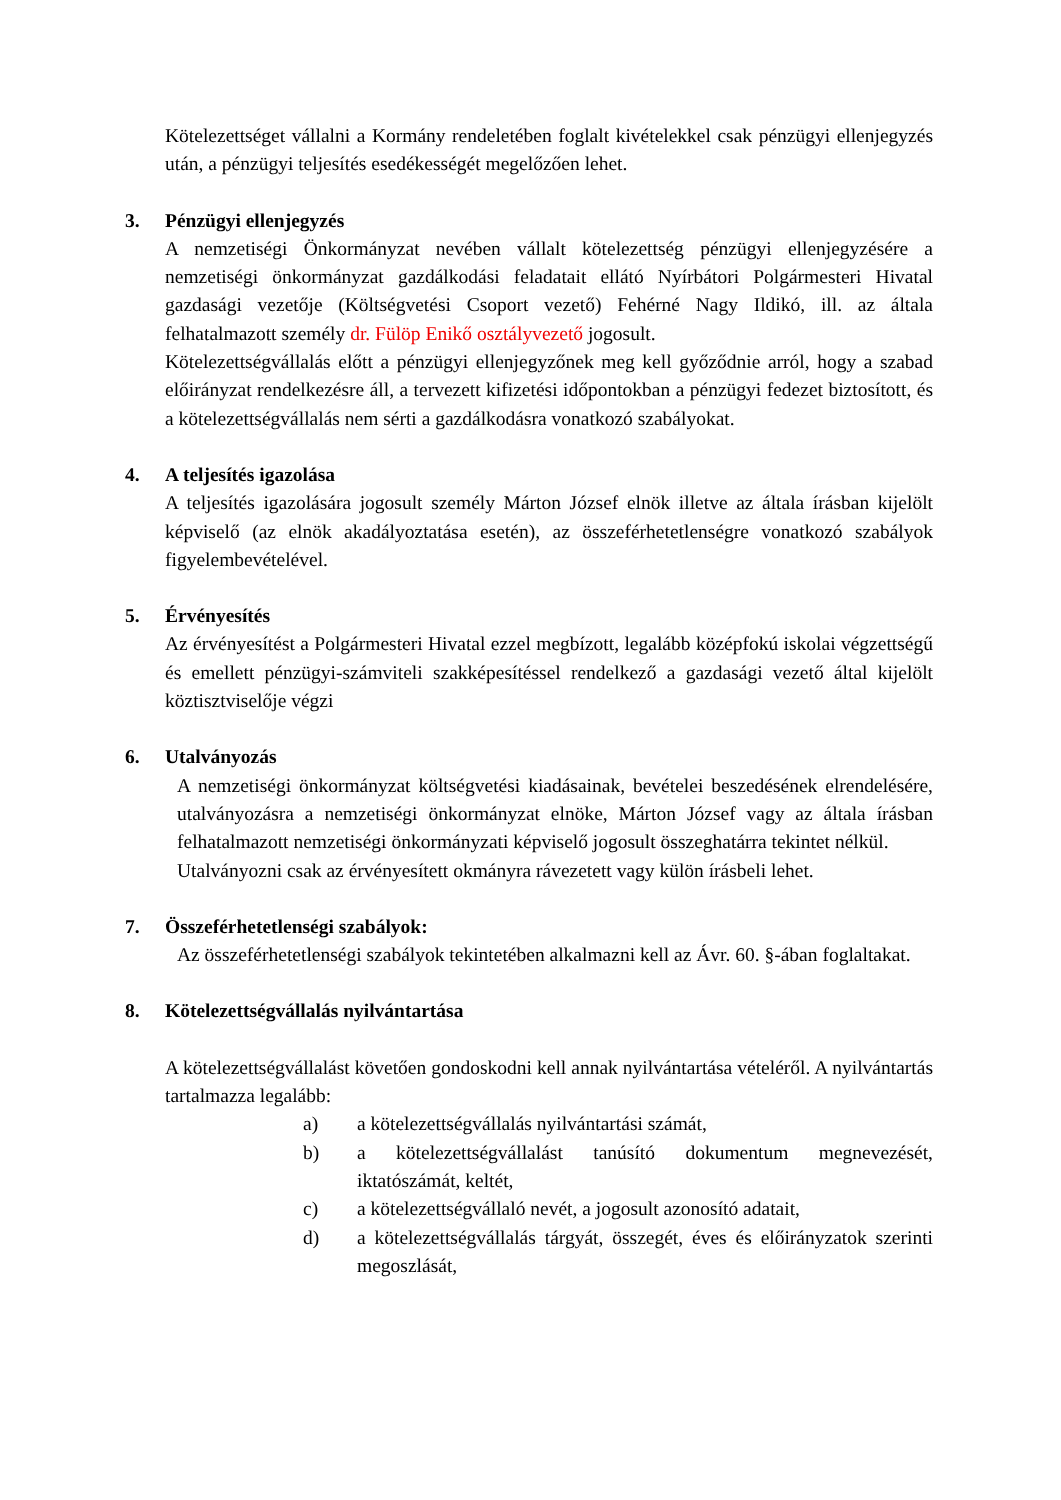Kötelezettséget vállalni a Kormány rendeletében foglalt kivételekkel csak pénzügyi ellenjegyzés után, a pénzügyi teljesítés esedékességét megelőzően lehet.
3. Pénzügyi ellenjegyzés
A nemzetiségi Önkormányzat nevében vállalt kötelezettség pénzügyi ellenjegyzésére a nemzetiségi önkormányzat gazdálkodási feladatait ellátó Nyírbátori Polgármesteri Hivatal gazdasági vezetője (Költségvetési Csoport vezető) Fehérné Nagy Ildikó, ill. az általa felhatalmazott személy dr. Fülöp Enikő osztályvezető jogosult.
Kötelezettségvállalás előtt a pénzügyi ellenjegyzőnek meg kell győződnie arról, hogy a szabad előirányzat rendelkezésre áll, a tervezett kifizetési időpontokban a pénzügyi fedezet biztosított, és a kötelezettségvállalás nem sérti a gazdálkodásra vonatkozó szabályokat.
4. A teljesítés igazolása
A teljesítés igazolására jogosult személy Márton József elnök illetve az általa írásban kijelölt képviselő (az elnök akadályoztatása esetén), az összeférhetetlenségre vonatkozó szabályok figyelembevételével.
5. Érvényesítés
Az érvényesítést a Polgármesteri Hivatal ezzel megbízott, legalább középfokú iskolai végzettségű és emellett pénzügyi-számviteli szakképesítéssel rendelkező a gazdasági vezető által kijelölt köztisztviselője végzi
6. Utalványozás
A nemzetiségi önkormányzat költségvetési kiadásainak, bevételei beszedésének elrendelésére, utalványozásra a nemzetiségi önkormányzat elnöke, Márton József vagy az általa írásban felhatalmazott nemzetiségi önkormányzati képviselő jogosult összeghatárra tekintet nélkül.
Utalványozni csak az érvényesített okmányra rávezetett vagy külön írásbeli lehet.
7. Összeférhetetlenségi szabályok:
Az összeférhetetlenségi szabályok tekintetében alkalmazni kell az Ávr. 60. §-ában foglaltakat.
8. Kötelezettségvállalás nyilvántartása
A kötelezettségvállalást követően gondoskodni kell annak nyilvántartása vételéről. A nyilvántartás tartalmazza legalább:
a) a kötelezettségvállalás nyilvántartási számát,
b) a kötelezettségvállalást tanúsító dokumentum megnevezését, iktatószámát, keltét,
c) a kötelezettségvállaló nevét, a jogosult azonosító adatait,
d) a kötelezettségvállalás tárgyát, összegét, éves és előirányzatok szerinti megoszlását,